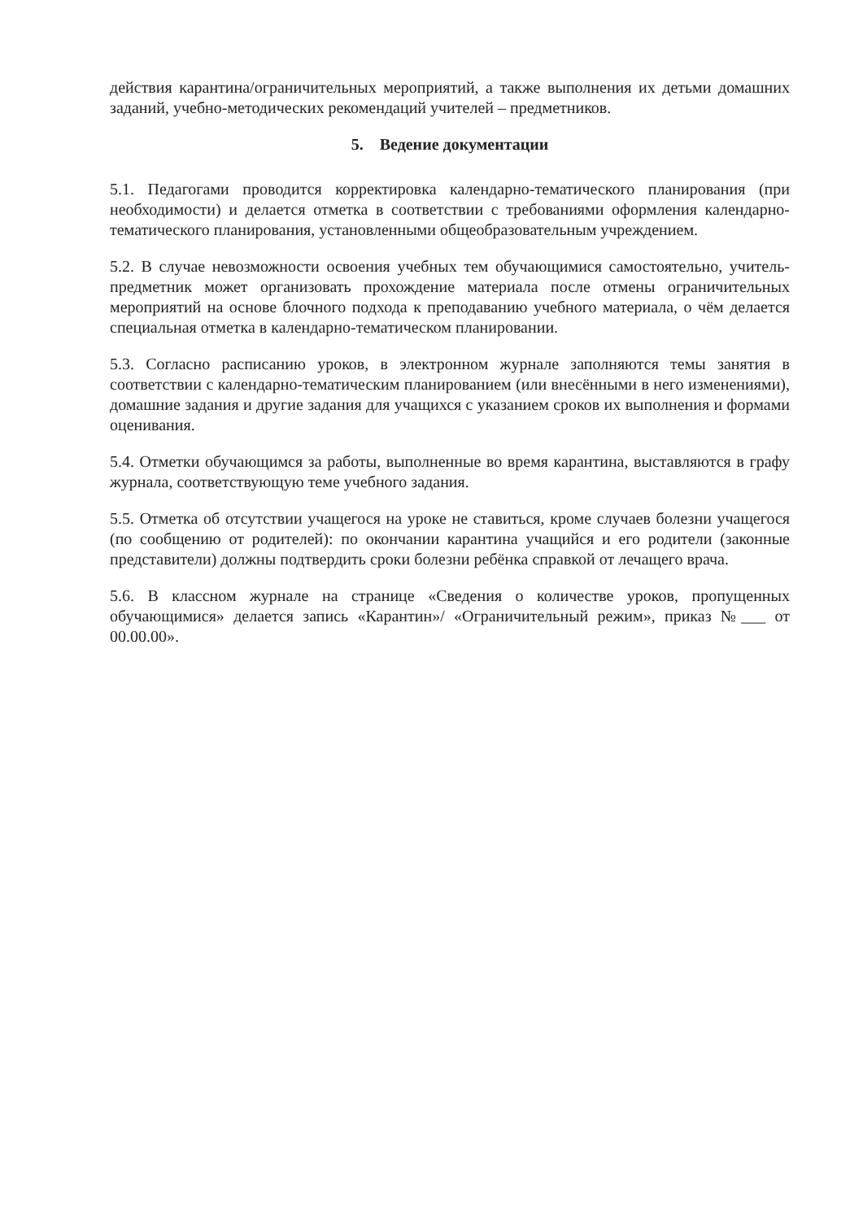действия карантина/ограничительных мероприятий, а также выполнения их детьми домашних заданий, учебно-методических рекомендаций учителей – предметников.
5. Ведение документации
5.1. Педагогами проводится корректировка календарно-тематического планирования (при необходимости) и делается отметка в соответствии с требованиями оформления календарно-тематического планирования, установленными общеобразовательным учреждением.
5.2. В случае невозможности освоения учебных тем обучающимися самостоятельно, учитель-предметник может организовать прохождение материала после отмены ограничительных мероприятий на основе блочного подхода к преподаванию учебного материала, о чём делается специальная отметка в календарно-тематическом планировании.
5.3. Согласно расписанию уроков, в электронном журнале заполняются темы занятия в соответствии с календарно-тематическим планированием (или внесёнными в него изменениями), домашние задания и другие задания для учащихся с указанием сроков их выполнения и формами оценивания.
5.4. Отметки обучающимся за работы, выполненные во время карантина, выставляются в графу журнала, соответствующую теме учебного задания.
5.5. Отметка об отсутствии учащегося на уроке не ставиться, кроме случаев болезни учащегося (по сообщению от родителей): по окончании карантина учащийся и его родители (законные представители) должны подтвердить сроки болезни ребёнка справкой от лечащего врача.
5.6. В классном журнале на странице «Сведения о количестве уроков, пропущенных обучающимися» делается запись «Карантин»/ «Ограничительный режим», приказ №___ от 00.00.00».